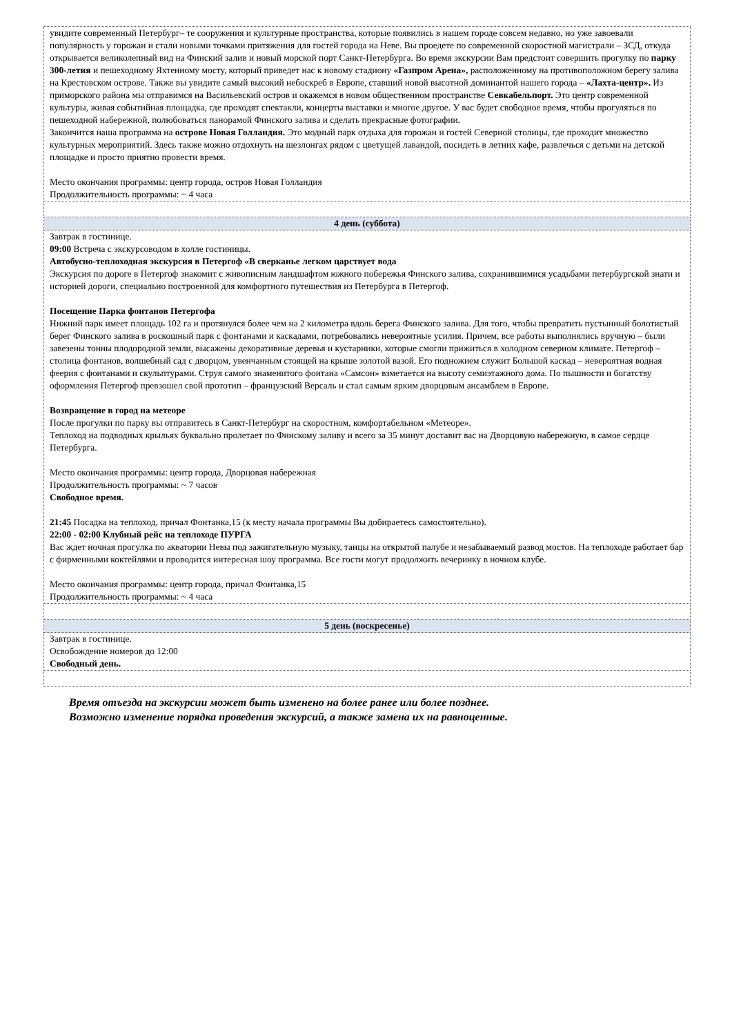| увидите современный Петербург– те сооружения и культурные пространства, которые появились в нашем городе совсем недавно, но уже завоевали популярность у горожан и стали новыми точками притяжения для гостей города на Неве. Вы проедете по современной скоростной магистрали – ЗСД, откуда открывается великолепный вид на Финский залив и новый морской порт Санкт-Петербурга. Во время экскурсии Вам предстоит совершить прогулку по парку 300-летия и пешеходному Яхтенному мосту, который приведет нас к новому стадиону «Газпром Арена», расположенному на противоположном берегу залива на Крестовском острове. Также вы увидите самый высокий небоскреб в Европе, ставший новой высотной доминантой нашего города – «Лахта-центр». Из приморского района мы отправимся на Васильевский остров и окажемся в новом общественном пространстве Севкабельпорт. Это центр современной культуры, живая событийная площадка, где проходят спектакли, концерты выставки и многое другое. У вас будет свободное время, чтобы прогуляться по пешеходной набережной, полюбоваться панорамой Финского залива и сделать прекрасные фотографии. Закончится наша программа на острове Новая Голландия. Это модный парк отдыха для горожан и гостей Северной столицы, где проходит множество культурных мероприятий. Здесь также можно отдохнуть на шезлонгах рядом с цветущей лавандой, посидеть в летних кафе, развлечься с детьми на детской площадке и просто приятно провести время. Место окончания программы: центр города, остров Новая Голландия Продолжительность программы: ~ 4 часа |
| 4 день (суббота) |
| Завтрак в гостинице. 09:00 Встреча с экскурсоводом в холле гостиницы. Автобусно-теплоходная экскурсия в Петергоф «В сверканье легком царствует вода Экскурсия по дороге в Петергоф знакомит с живописным ландшафтом южного побережья Финского залива, сохранившимися усадьбами петербургской знати и историей дороги, специально построенной для комфортного путешествия из Петербурга в Петергоф. Посещение Парка фонтанов Петергофа Нижний парк имеет площадь 102 га и протянулся более чем на 2 километра вдоль берега Финского залива. Для того, чтобы превратить пустынный болотистый берег Финского залива в роскошный парк с фонтанами и каскадами, потребовались невероятные усилия. Причем, все работы выполнялись вручную – были завезены тонны плодородной земли, высажены декоративные деревья и кустарники, которые смогли прижиться в холодном северном климате. Петергоф – столица фонтанов, волшебный сад с дворцом, увенчанным стоящей на крыше золотой вазой. Его подножием служит Большой каскад – невероятная водная феерия с фонтанами и скульптурами. Струя самого знаменитого фонтана «Самсон» взметается на высоту семиэтажного дома. По пышности и богатству оформления Петергоф превзошел свой прототип – французский Версаль и стал самым ярким дворцовым ансамблем в Европе. Возвращение в город на метеоре После прогулки по парку вы отправитесь в Санкт-Петербург на скоростном, комфортабельном «Метеоре». Теплоход на подводных крыльях буквально пролетает по Финскому заливу и всего за 35 минут доставит вас на Дворцовую набережную, в самое сердце Петербурга. Место окончания программы: центр города, Дворцовая набережная Продолжительность программы: ~ 7 часов Свободное время. 21:45 Посадка на теплоход, причал Фонтанка,15 (к месту начала программы Вы добираетесь самостоятельно). 22:00 - 02:00 Клубный рейс на теплоходе ПУРГА Вас ждет ночная прогулка по акватории Невы под зажигательную музыку, танцы на открытой палубе и незабываемый развод мостов. На теплоходе работает бар с фирменными коктейлями и проводится интересная шоу программа. Все гости могут продолжить вечеринку в ночном клубе. Место окончания программы: центр города, причал Фонтанка,15 Продолжительность программы: ~ 4 часа |
| 5 день (воскресенье) |
| Завтрак в гостинице. Освобождение номеров до 12:00 Свободный день. |
Время отъезда на экскурсии может быть изменено на более ранее или более позднее.
Возможно изменение порядка проведения экскурсий, а также замена их на равноценные.